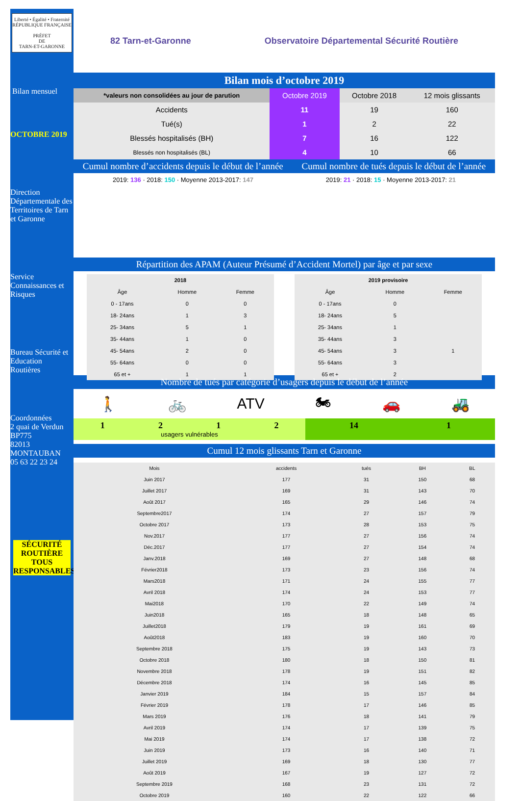Liberté • Égalité • Fraternité
RÉPUBLIQUE FRANÇAISE
PRÉFET
DE
TARN-ET-GARONNE
Bilan mensuel
OCTOBRE 2019
Direction Départementale des Territoires de Tarn et Garonne
Service Connaissances et Risques
Bureau Sécurité et Education Routières
Coordonnées
2 quai de Verdun
BP775
82013 MONTAUBAN
05 63 22 23 24
SÉCURITÉ ROUTIÈRE TOUS RESPONSABLES
82 Tarn-et-Garonne Observatoire Départemental Sécurité Routière
Bilan mois d’octobre 2019
| *valeurs non consolidées au jour de parution | Octobre 2019 | Octobre 2018 | 12 mois glissants |
| --- | --- | --- | --- |
| Accidents | 11 | 19 | 160 |
| Tué(s) | 1 | 2 | 22 |
| Blessés hospitalisés (BH) | 7 | 16 | 122 |
| Blessés non hospitalisés (BL) | 4 | 10 | 66 |
Cumul nombre d’accidents depuis le début de l’année Cumul nombre de tués depuis le début de l’année
2019: 136 · 2018: 150 · Moyenne 2013-2017: 147
2019: 21 · 2018: 15 · Moyenne 2013-2017: 21
Répartition des APAM (Auteur Présumé d’Accident Mortel) par âge et par sexe
| 2018 | | |
| --- | --- | --- |
| Âge | Homme | Femme |
| 0 - 17ans | 0 | 0 |
| 18- 24ans | 1 | 3 |
| 25- 34ans | 5 | 1 |
| 35- 44ans | 1 | 0 |
| 45- 54ans | 2 | 0 |
| 55- 64ans | 0 | 0 |
| 65 et + | 1 | 1 |
| 2019 provisoire | | |
| --- | --- | --- |
| Âge | Homme | Femme |
| 0 - 17ans | 0 | |
| 18- 24ans | 5 | |
| 25- 34ans | 1 | |
| 35- 44ans | 3 | |
| 45- 54ans | 3 | 1 |
| 55- 64ans | 3 | |
| 65 et + | 2 | |
Nombre de tués par catégorie d’usagers depuis le début de l’année
🚶 🚲 ATV 🏍 🚗 🚜
1212
usagers vulnérables
14 1
Cumul 12 mois glissants Tarn et Garonne
| Mois | accidents | tués | BH | BL |
| --- | --- | --- | --- | --- |
| Juin 2017 | 177 | 31 | 150 | 68 |
| Juillet 2017 | 169 | 31 | 143 | 70 |
| Août 2017 | 165 | 29 | 146 | 74 |
| Septembre2017 | 174 | 27 | 157 | 79 |
| Octobre 2017 | 173 | 28 | 153 | 75 |
| Nov.2017 | 177 | 27 | 156 | 74 |
| Déc.2017 | 177 | 27 | 154 | 74 |
| Janv.2018 | 169 | 27 | 148 | 68 |
| Février2018 | 173 | 23 | 156 | 74 |
| Mars2018 | 171 | 24 | 155 | 77 |
| Avril 2018 | 174 | 24 | 153 | 77 |
| Mai2018 | 170 | 22 | 149 | 74 |
| Juin2018 | 165 | 18 | 148 | 65 |
| Juillet2018 | 179 | 19 | 161 | 69 |
| Août2018 | 183 | 19 | 160 | 70 |
| Septembre 2018 | 175 | 19 | 143 | 73 |
| Octobre 2018 | 180 | 18 | 150 | 81 |
| Novembre 2018 | 178 | 19 | 151 | 82 |
| Décembre 2018 | 174 | 16 | 145 | 85 |
| Janvier 2019 | 184 | 15 | 157 | 84 |
| Février 2019 | 178 | 17 | 146 | 85 |
| Mars 2019 | 176 | 18 | 141 | 79 |
| Avril 2019 | 174 | 17 | 139 | 75 |
| Mai 2019 | 174 | 17 | 138 | 72 |
| Juin 2019 | 173 | 16 | 140 | 71 |
| Juillet 2019 | 169 | 18 | 130 | 77 |
| Août 2019 | 167 | 19 | 127 | 72 |
| Septembre 2019 | 168 | 23 | 131 | 72 |
| Octobre 2019 | 160 | 22 | 122 | 66 |